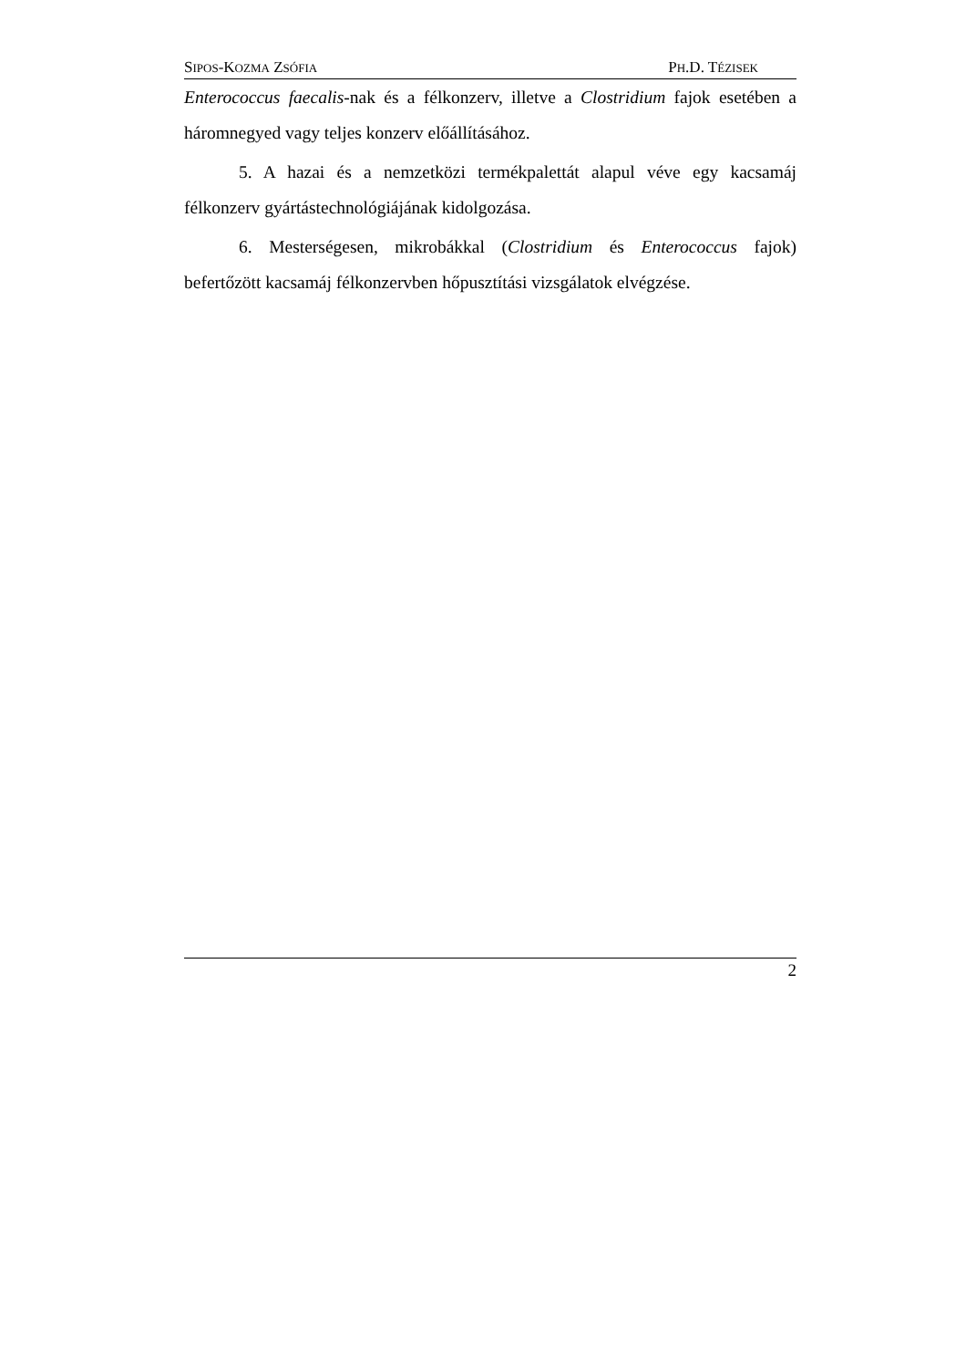SIPOS-KOZMA ZSÓFIA PH.D. TÉZISEK
Enterococcus faecalis-nak és a félkonzerv, illetve a Clostridium fajok esetében a háromnegyed vagy teljes konzerv előállításához.
5. A hazai és a nemzetközi termékpalettát alapul véve egy kacsamáj félkonzerv gyártástechnológiájának kidolgozása.
6. Mesterségesen, mikrobákkal (Clostridium és Enterococcus fajok) befertőzött kacsamáj félkonzervben hőpusztítási vizsgálatok elvégzése.
2